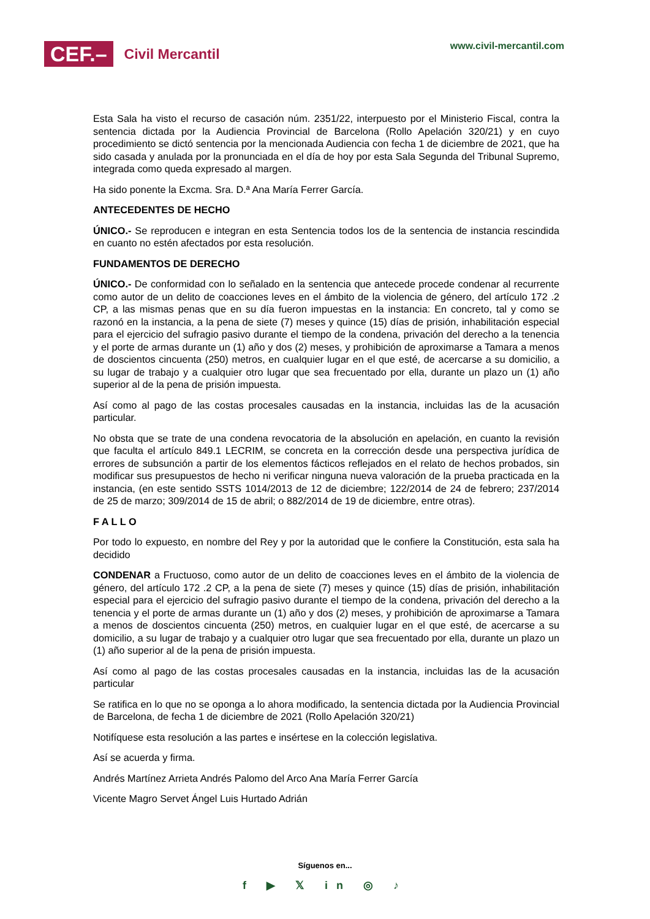CEF.– Civil Mercantil
www.civil-mercantil.com
Esta Sala ha visto el recurso de casación núm. 2351/22, interpuesto por el Ministerio Fiscal, contra la sentencia dictada por la Audiencia Provincial de Barcelona (Rollo Apelación 320/21) y en cuyo procedimiento se dictó sentencia por la mencionada Audiencia con fecha 1 de diciembre de 2021, que ha sido casada y anulada por la pronunciada en el día de hoy por esta Sala Segunda del Tribunal Supremo, integrada como queda expresado al margen.
Ha sido ponente la Excma. Sra. D.ª Ana María Ferrer García.
ANTECEDENTES DE HECHO
ÚNICO.- Se reproducen e integran en esta Sentencia todos los de la sentencia de instancia rescindida en cuanto no estén afectados por esta resolución.
FUNDAMENTOS DE DERECHO
ÚNICO.- De conformidad con lo señalado en la sentencia que antecede procede condenar al recurrente como autor de un delito de coacciones leves en el ámbito de la violencia de género, del artículo 172 .2 CP, a las mismas penas que en su día fueron impuestas en la instancia: En concreto, tal y como se razonó en la instancia, a la pena de siete (7) meses y quince (15) días de prisión, inhabilitación especial para el ejercicio del sufragio pasivo durante el tiempo de la condena, privación del derecho a la tenencia y el porte de armas durante un (1) año y dos (2) meses, y prohibición de aproximarse a Tamara a menos de doscientos cincuenta (250) metros, en cualquier lugar en el que esté, de acercarse a su domicilio, a su lugar de trabajo y a cualquier otro lugar que sea frecuentado por ella, durante un plazo un (1) año superior al de la pena de prisión impuesta.
Así como al pago de las costas procesales causadas en la instancia, incluidas las de la acusación particular.
No obsta que se trate de una condena revocatoria de la absolución en apelación, en cuanto la revisión que faculta el artículo 849.1 LECRIM, se concreta en la corrección desde una perspectiva jurídica de errores de subsunción a partir de los elementos fácticos reflejados en el relato de hechos probados, sin modificar sus presupuestos de hecho ni verificar ninguna nueva valoración de la prueba practicada en la instancia, (en este sentido SSTS 1014/2013 de 12 de diciembre; 122/2014 de 24 de febrero; 237/2014 de 25 de marzo; 309/2014 de 15 de abril; o 882/2014 de 19 de diciembre, entre otras).
F A L L O
Por todo lo expuesto, en nombre del Rey y por la autoridad que le confiere la Constitución, esta sala ha decidido
CONDENAR a Fructuoso, como autor de un delito de coacciones leves en el ámbito de la violencia de género, del artículo 172 .2 CP, a la pena de siete (7) meses y quince (15) días de prisión, inhabilitación especial para el ejercicio del sufragio pasivo durante el tiempo de la condena, privación del derecho a la tenencia y el porte de armas durante un (1) año y dos (2) meses, y prohibición de aproximarse a Tamara a menos de doscientos cincuenta (250) metros, en cualquier lugar en el que esté, de acercarse a su domicilio, a su lugar de trabajo y a cualquier otro lugar que sea frecuentado por ella, durante un plazo un (1) año superior al de la pena de prisión impuesta.
Así como al pago de las costas procesales causadas en la instancia, incluidas las de la acusación particular
Se ratifica en lo que no se oponga a lo ahora modificado, la sentencia dictada por la Audiencia Provincial de Barcelona, de fecha 1 de diciembre de 2021 (Rollo Apelación 320/21)
Notifíquese esta resolución a las partes e insértese en la colección legislativa.
Así se acuerda y firma.
Andrés Martínez Arrieta Andrés Palomo del Arco Ana María Ferrer García
Vicente Magro Servet Ángel Luis Hurtado Adrián
Síguenos en...
f ▶ 𝕏 in ◎ ♪